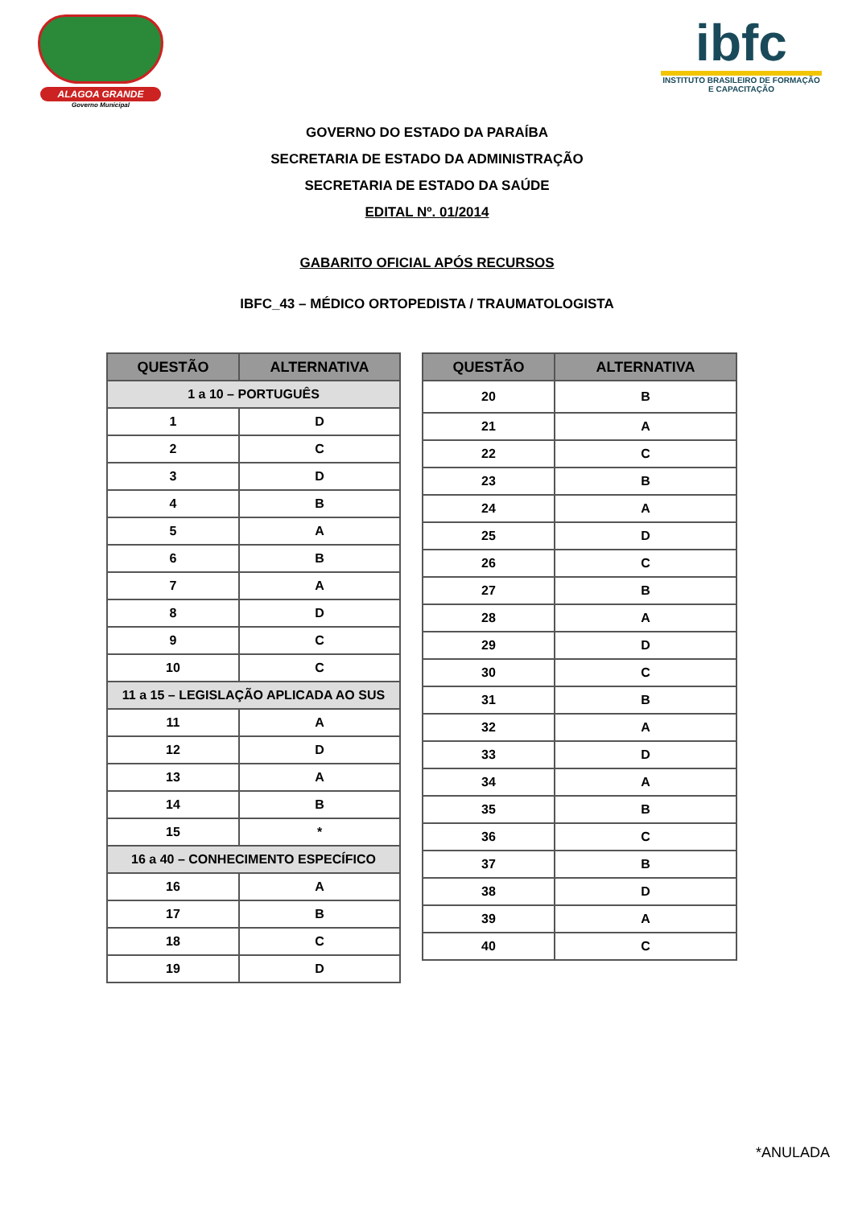ALAGOA GRANDE
Governo Municipal
ibfc
INSTITUTO BRASILEIRO DE FORMAÇÃO E CAPACITAÇÃO
GOVERNO DO ESTADO DA PARAÍBA
SECRETARIA DE ESTADO DA ADMINISTRAÇÃO
SECRETARIA DE ESTADO DA SAÚDE
EDITAL Nº. 01/2014
GABARITO OFICIAL APÓS RECURSOS
IBFC_43 – MÉDICO ORTOPEDISTA / TRAUMATOLOGISTA
| QUESTÃO | ALTERNATIVA |
| --- | --- |
| 1 a 10 – PORTUGUÊS | |
| 1 | D |
| 2 | C |
| 3 | D |
| 4 | B |
| 5 | A |
| 6 | B |
| 7 | A |
| 8 | D |
| 9 | C |
| 10 | C |
| 11 a 15 – LEGISLAÇÃO APLICADA AO SUS | |
| 11 | A |
| 12 | D |
| 13 | A |
| 14 | B |
| 15 | * |
| 16 a 40 – CONHECIMENTO ESPECÍFICO | |
| 16 | A |
| 17 | B |
| 18 | C |
| 19 | D |
| QUESTÃO | ALTERNATIVA |
| --- | --- |
| 20 | B |
| 21 | A |
| 22 | C |
| 23 | B |
| 24 | A |
| 25 | D |
| 26 | C |
| 27 | B |
| 28 | A |
| 29 | D |
| 30 | C |
| 31 | B |
| 32 | A |
| 33 | D |
| 34 | A |
| 35 | B |
| 36 | C |
| 37 | B |
| 38 | D |
| 39 | A |
| 40 | C |
*ANULADA